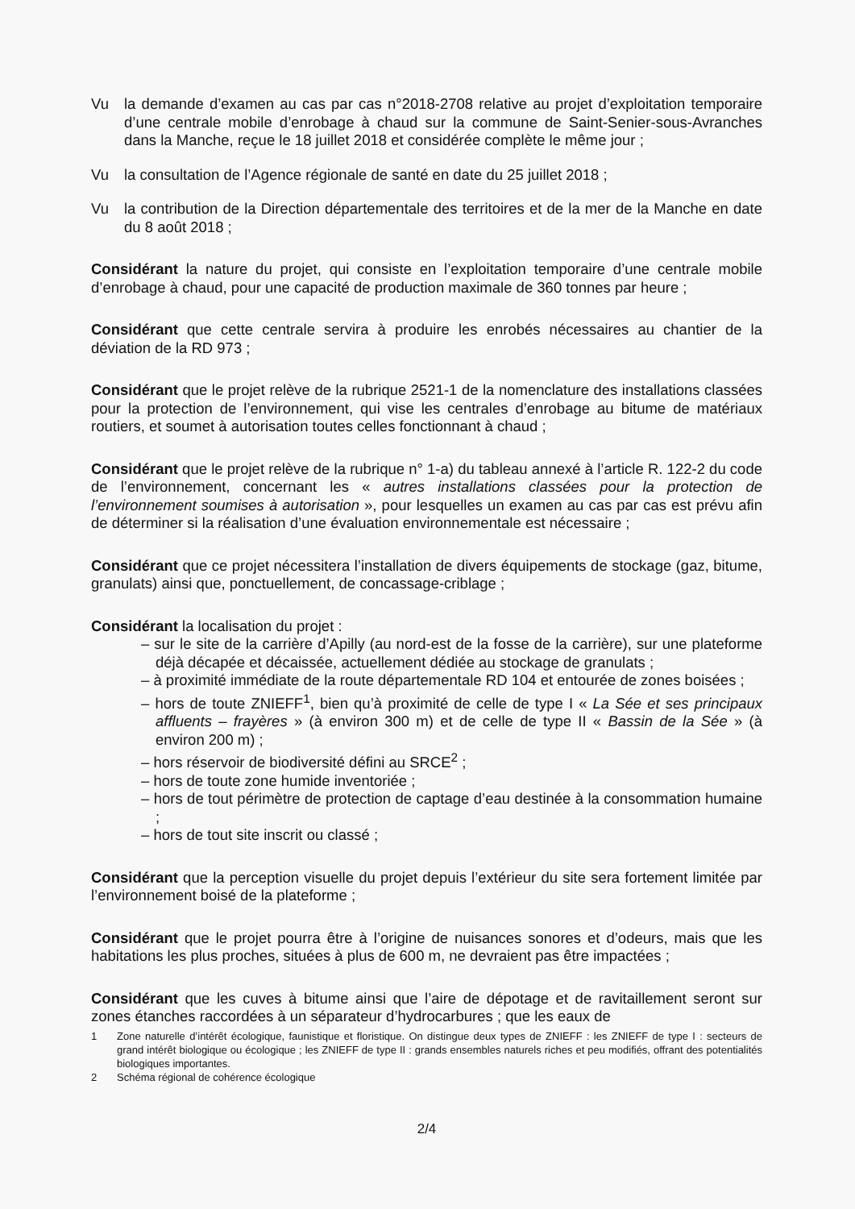Vu la demande d’examen au cas par cas n°2018-2708 relative au projet d’exploitation temporaire d’une centrale mobile d’enrobage à chaud sur la commune de Saint-Senier-sous-Avranches dans la Manche, reçue le 18 juillet 2018 et considérée complète le même jour ;
Vu la consultation de l’Agence régionale de santé en date du 25 juillet 2018 ;
Vu la contribution de la Direction départementale des territoires et de la mer de la Manche en date du 8 août 2018 ;
Considérant la nature du projet, qui consiste en l’exploitation temporaire d’une centrale mobile d’enrobage à chaud, pour une capacité de production maximale de 360 tonnes par heure ;
Considérant que cette centrale servira à produire les enrobés nécessaires au chantier de la déviation de la RD 973 ;
Considérant que le projet relève de la rubrique 2521-1 de la nomenclature des installations classées pour la protection de l’environnement, qui vise les centrales d’enrobage au bitume de matériaux routiers, et soumet à autorisation toutes celles fonctionnant à chaud ;
Considérant que le projet relève de la rubrique n° 1-a) du tableau annexé à l’article R. 122-2 du code de l’environnement, concernant les « autres installations classées pour la protection de l’environnement soumises à autorisation », pour lesquelles un examen au cas par cas est prévu afin de déterminer si la réalisation d’une évaluation environnementale est nécessaire ;
Considérant que ce projet nécessitera l’installation de divers équipements de stockage (gaz, bitume, granulats) ainsi que, ponctuellement, de concassage-criblage ;
Considérant la localisation du projet :
– sur le site de la carrière d’Apilly (au nord-est de la fosse de la carrière), sur une plateforme déjà décapée et décaissée, actuellement dédiée au stockage de granulats ;
– à proximité immédiate de la route départementale RD 104 et entourée de zones boisées ;
– hors de toute ZNIEFF<sup>1</sup>, bien qu’à proximité de celle de type I « La Sée et ses principaux affluents – frayères » (à environ 300 m) et de celle de type II « Bassin de la Sée » (à environ 200 m) ;
– hors réservoir de biodiversité défini au SRCE<sup>2</sup> ;
– hors de toute zone humide inventoriée ;
– hors de tout périmètre de protection de captage d’eau destinée à la consommation humaine ;
– hors de tout site inscrit ou classé ;
Considérant que la perception visuelle du projet depuis l’extérieur du site sera fortement limitée par l’environnement boisé de la plateforme ;
Considérant que le projet pourra être à l’origine de nuisances sonores et d’odeurs, mais que les habitations les plus proches, situées à plus de 600 m, ne devraient pas être impactées ;
Considérant que les cuves à bitume ainsi que l’aire de dépotage et de ravitaillement seront sur zones étanches raccordées à un séparateur d’hydrocarbures ; que les eaux de
1 Zone naturelle d’intérêt écologique, faunistique et floristique. On distingue deux types de ZNIEFF : les ZNIEFF de type I : secteurs de grand intérêt biologique ou écologique ; les ZNIEFF de type II : grands ensembles naturels riches et peu modifiés, offrant des potentialités biologiques importantes.
2 Schéma régional de cohérence écologique
2/4